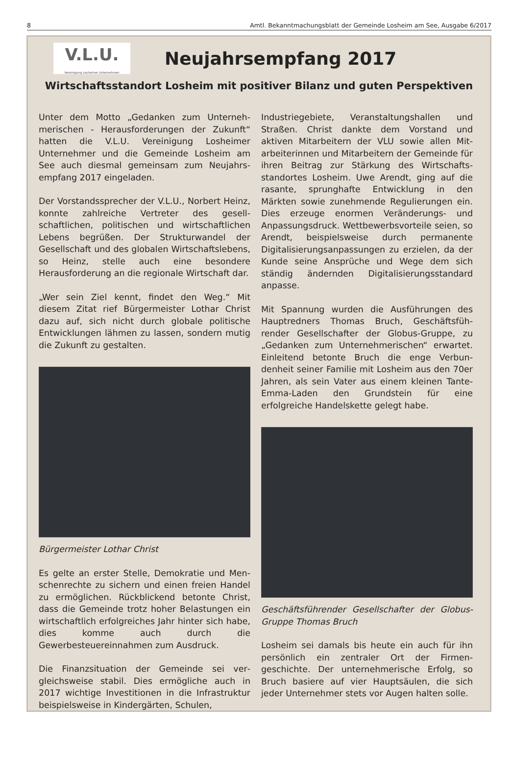8 Amtl. Bekanntmachungsblatt der Gemeinde Losheim am See, Ausgabe 6/2017
V.L.U.
Vereinigung Losheimer Unternehmen
Neujahrsempfang 2017
Wirtschaftsstandort Losheim mit positiver Bilanz und guten Perspektiven
Unter dem Motto „Gedanken zum Unterneh­merischen - Herausforderungen der Zukunft“ hatten die V.L.U. Vereinigung Losheimer Unternehmer und die Gemeinde Losheim am See auch diesmal gemeinsam zum Neujahrs­empfang 2017 eingeladen.
Der Vorstandssprecher der V.L.U., Norbert Heinz, konnte zahlreiche Vertreter des gesell­schaftlichen, politischen und wirtschaftlichen Lebens begrüßen. Der Strukturwandel der Gesellschaft und des globalen Wirtschafts­lebens, so Heinz, stelle auch eine besondere Herausforderung an die regionale Wirtschaft dar.
„Wer sein Ziel kennt, findet den Weg.“ Mit diesem Zitat rief Bürgermeister Lothar Christ dazu auf, sich nicht durch globale politische Entwicklungen lähmen zu lassen, sondern mutig die Zukunft zu gestalten.
Bürgermeister Lothar Christ
Es gelte an erster Stelle, Demokratie und Men­schenrechte zu sichern und einen freien Han­del zu ermöglichen. Rückblickend betonte Christ, dass die Gemeinde trotz hoher Belas­tungen ein wirtschaftlich erfolgreiches Jahr hinter sich habe, dies komme auch durch die Gewerbesteuereinnahmen zum Ausdruck.
Die Finanzsituation der Gemeinde sei ver­gleichsweise stabil. Dies ermögliche auch in 2017 wichtige Investitionen in die Infrastruk­tur beispielsweise in Kindergärten, Schulen,
Industriegebiete, Veranstaltungshallen und Straßen. Christ dankte dem Vorstand und aktiven Mitarbeitern der VLU sowie allen Mit­arbeiterinnen und Mitarbeitern der Gemeinde für ihren Beitrag zur Stärkung des Wirtschafts­standortes Losheim. Uwe Arendt, ging auf die rasante, sprunghafte Entwicklung in den Märkten sowie zunehmende Regulierungen ein. Dies erzeuge enormen Veränderungs- und Anpassungsdruck. Wettbewerbsvorteile seien, so Arendt, beispielsweise durch permanente Digitalisierungsanpassungen zu erzielen, da der Kunde seine Ansprüche und Wege dem sich ständig ändernden Digitalisierungsstan­dard anpasse.
Mit Spannung wurden die Ausführungen des Hauptredners Thomas Bruch, Geschäftsfüh­render Gesellschafter der Globus-Gruppe, zu „Gedanken zum Unternehmerischen“ erwar­tet. Einleitend betonte Bruch die enge Verbun­denheit seiner Familie mit Losheim aus den 70er Jahren, als sein Vater aus einem kleinen Tante-Emma-Laden den Grundstein für eine erfolgreiche Handelskette gelegt habe.
Geschäftsführender Gesellschafter der Globus-Gruppe Thomas Bruch
Losheim sei damals bis heute ein auch für ihn persönlich ein zentraler Ort der Firmen­geschichte. Der unternehmerische Erfolg, so Bruch basiere auf vier Hauptsäulen, die sich jeder Unternehmer stets vor Augen halten solle.